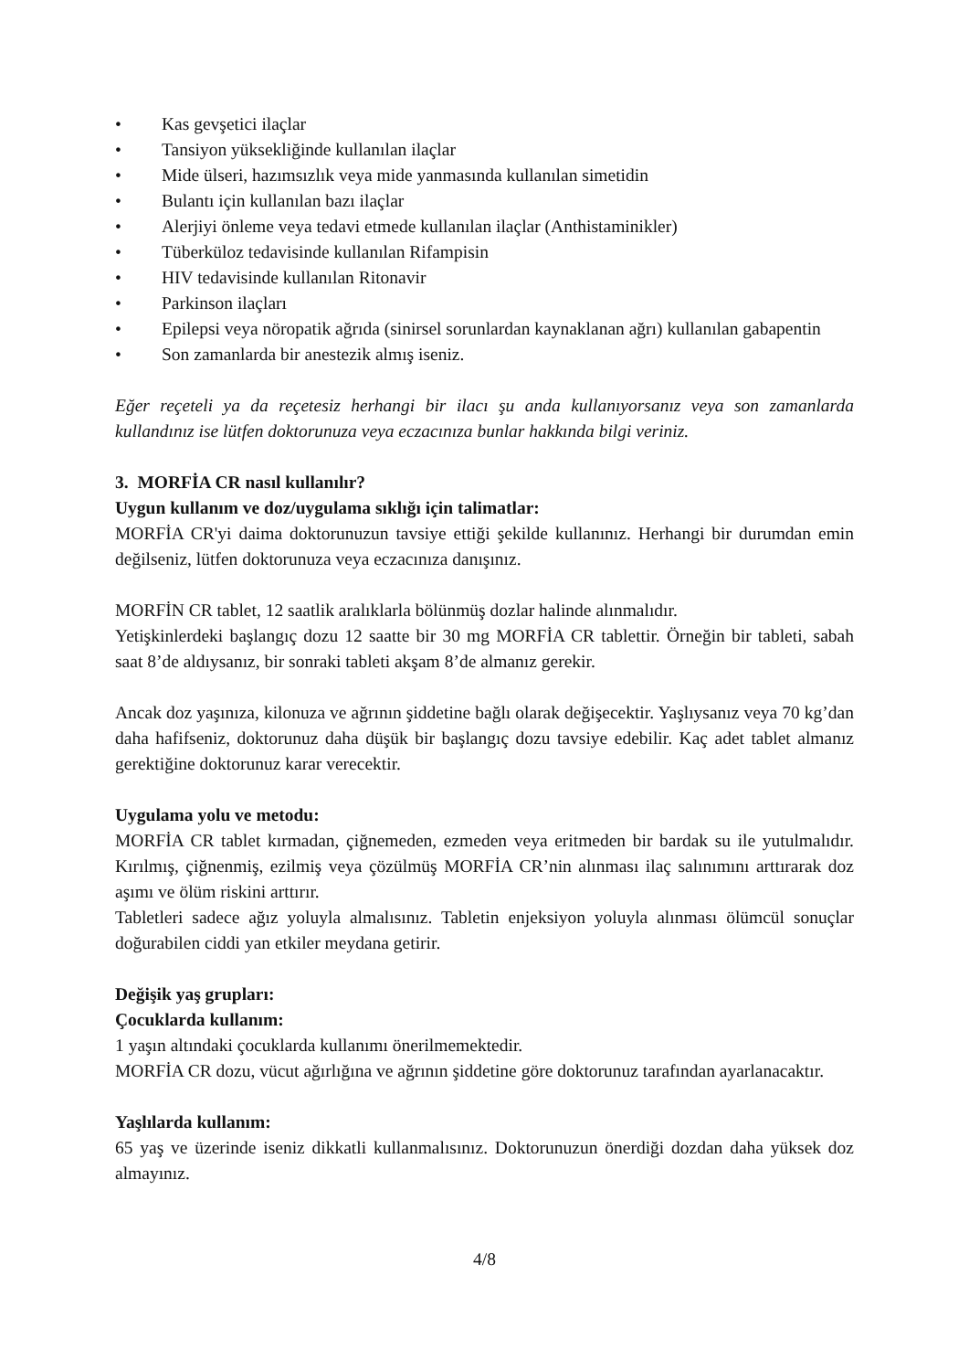• Kas gevşetici ilaçlar
• Tansiyon yüksekliğinde kullanılan ilaçlar
• Mide ülseri, hazımsızlık veya mide yanmasında kullanılan simetidin
• Bulantı için kullanılan bazı ilaçlar
• Alerjiyi önleme veya tedavi etmede kullanılan ilaçlar (Anthistaminikler)
• Tüberküloz tedavisinde kullanılan Rifampisin
• HIV tedavisinde kullanılan Ritonavir
• Parkinson ilaçları
• Epilepsi veya nöropatik ağrıda (sinirsel sorunlardan kaynaklanan ağrı) kullanılan gabapentin
• Son zamanlarda bir anestezik almış iseniz.
Eğer reçeteli ya da reçetesiz herhangi bir ilacı şu anda kullanıyorsanız veya son zamanlarda kullandınız ise lütfen doktorunuza veya eczacınıza bunlar hakkında bilgi veriniz.
3. MORFİA CR nasıl kullanılır?
Uygun kullanım ve doz/uygulama sıklığı için talimatlar:
MORFİA CR'yi daima doktorunuzun tavsiye ettiği şekilde kullanınız. Herhangi bir durumdan emin değilseniz, lütfen doktorunuza veya eczacınıza danışınız.
MORFİN CR tablet, 12 saatlik aralıklarla bölünmüş dozlar halinde alınmalıdır.
Yetişkinlerdeki başlangıç dozu 12 saatte bir 30 mg MORFİA CR tablettir. Örneğin bir tableti, sabah saat 8’de aldıysanız, bir sonraki tableti akşam 8’de almanız gerekir.
Ancak doz yaşınıza, kilonuza ve ağrının şiddetine bağlı olarak değişecektir. Yaşlıysanız veya 70 kg’dan daha hafifseniz, doktorunuz daha düşük bir başlangıç dozu tavsiye edebilir. Kaç adet tablet almanız gerektiğine doktorunuz karar verecektir.
Uygulama yolu ve metodu:
MORFİA CR tablet kırmadan, çiğnemeden, ezmeden veya eritmeden bir bardak su ile yutulmalıdır. Kırılmış, çiğnenmiş, ezilmiş veya çözülmüş MORFİA CR’nin alınması ilaç salınımını arttırarak doz aşımı ve ölüm riskini arttırır.
Tabletleri sadece ağız yoluyla almalısınız. Tabletin enjeksiyon yoluyla alınması ölümcül sonuçlar doğurabilen ciddi yan etkiler meydana getirir.
Değişik yaş grupları:
Çocuklarda kullanım:
1 yaşın altındaki çocuklarda kullanımı önerilmemektedir.
MORFİA CR dozu, vücut ağırlığına ve ağrının şiddetine göre doktorunuz tarafından ayarlanacaktır.
Yaşlılarda kullanım:
65 yaş ve üzerinde iseniz dikkatli kullanmalısınız. Doktorunuzun önerdiği dozdan daha yüksek doz almayınız.
4/8